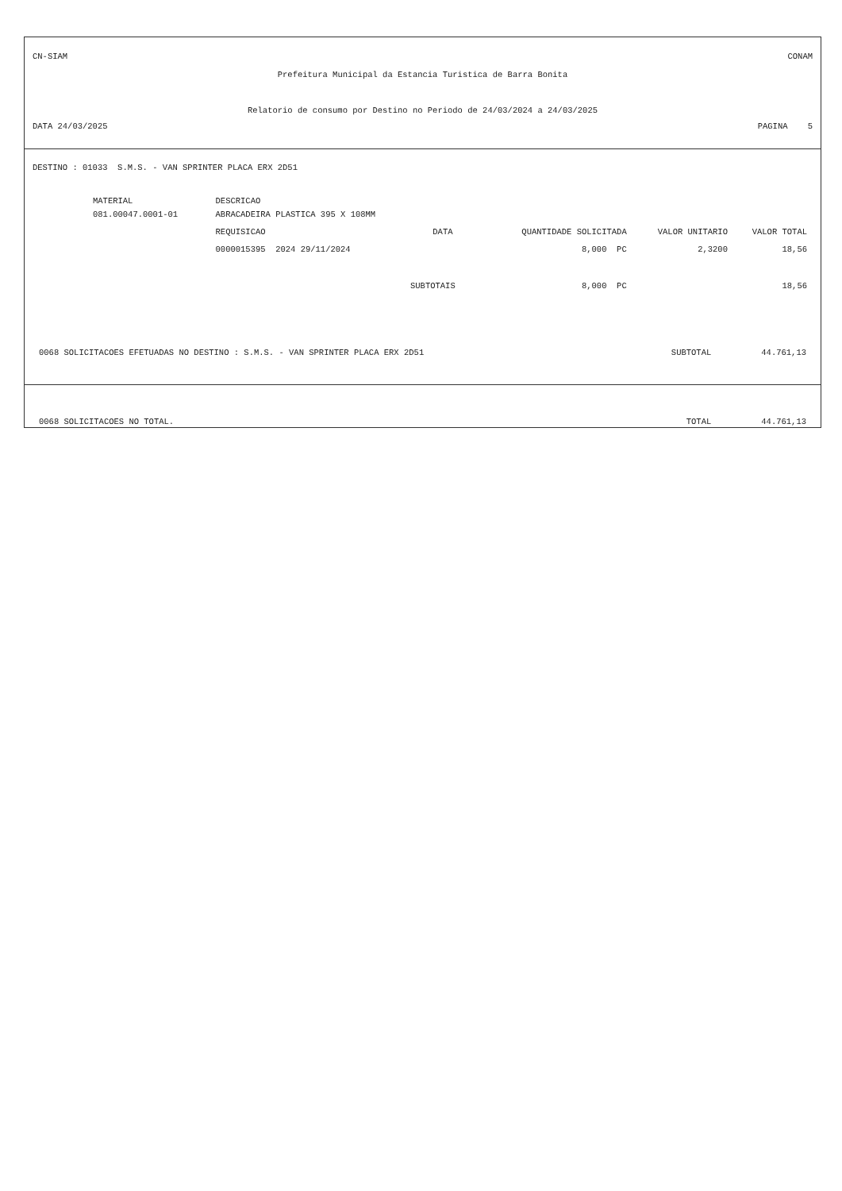CN-SIAM CONAM
Prefeitura Municipal da Estancia Turistica de Barra Bonita
Relatorio de consumo por Destino no Periodo de 24/03/2024 a 24/03/2025
DATA 24/03/2025 PAGINA 5
DESTINO : 01033 S.M.S. - VAN SPRINTER PLACA ERX 2D51
| MATERIAL | DESCRICAO | | | | |
| --- | --- | --- | --- | --- | --- |
| 081.00047.0001-01 | ABRACADEIRA PLASTICA 395 X 108MM | | | | |
| | REQUISICAO | DATA | QUANTIDADE SOLICITADA | VALOR UNITARIO | VALOR TOTAL |
| | 0000015395 2024 29/11/2024 | | 8,000 PC | 2,3200 | 18,56 |
| | | SUBTOTAIS | 8,000 PC | | 18,56 |
0068 SOLICITACOES EFETUADAS NO DESTINO : S.M.S. - VAN SPRINTER PLACA ERX 2D51 SUBTOTAL 44.761,13
0068 SOLICITACOES NO TOTAL. TOTAL 44.761,13